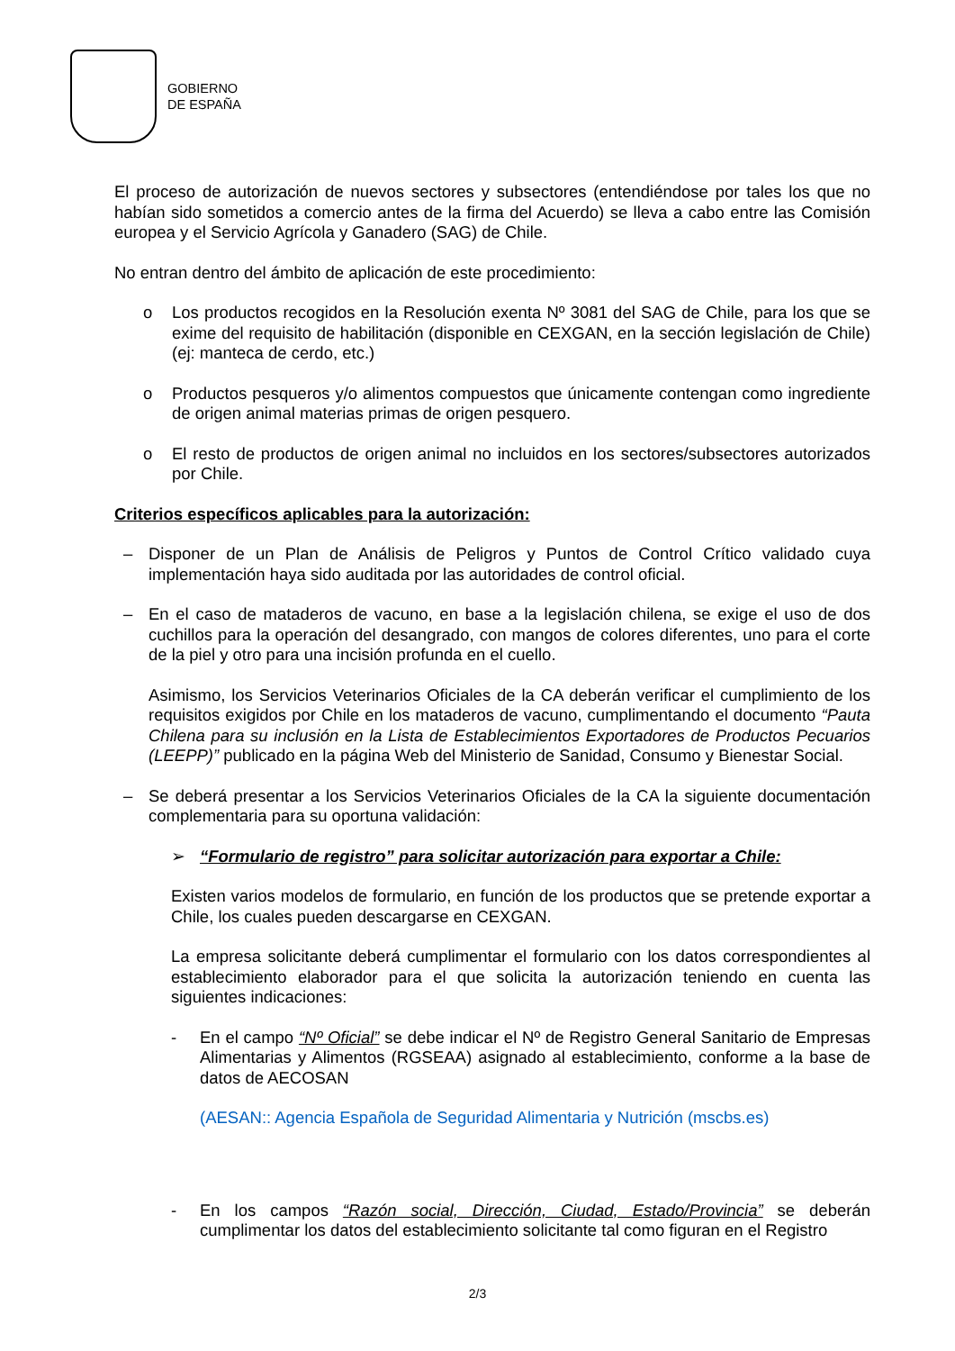GOBIERNO
DE ESPAÑA
El proceso de autorización de nuevos sectores y subsectores (entendiéndose por tales los que no habían sido sometidos a comercio antes de la firma del Acuerdo) se lleva a cabo entre las Comisión europea y el Servicio Agrícola y Ganadero (SAG) de Chile.
No entran dentro del ámbito de aplicación de este procedimiento:
o Los productos recogidos en la Resolución exenta Nº 3081 del SAG de Chile, para los que se exime del requisito de habilitación (disponible en CEXGAN, en la sección legislación de Chile) (ej: manteca de cerdo, etc.)
o Productos pesqueros y/o alimentos compuestos que únicamente contengan como ingrediente de origen animal materias primas de origen pesquero.
o El resto de productos de origen animal no incluidos en los sectores/subsectores autorizados por Chile.
Criterios específicos aplicables para la autorización:
– Disponer de un Plan de Análisis de Peligros y Puntos de Control Crítico validado cuya implementación haya sido auditada por las autoridades de control oficial.
– En el caso de mataderos de vacuno, en base a la legislación chilena, se exige el uso de dos cuchillos para la operación del desangrado, con mangos de colores diferentes, uno para el corte de la piel y otro para una incisión profunda en el cuello.
Asimismo, los Servicios Veterinarios Oficiales de la CA deberán verificar el cumplimiento de los requisitos exigidos por Chile en los mataderos de vacuno, cumplimentando el documento “Pauta Chilena para su inclusión en la Lista de Establecimientos Exportadores de Productos Pecuarios (LEEPP)” publicado en la página Web del Ministerio de Sanidad, Consumo y Bienestar Social.
– Se deberá presentar a los Servicios Veterinarios Oficiales de la CA la siguiente documentación complementaria para su oportuna validación:
➢ “Formulario de registro” para solicitar autorización para exportar a Chile:
Existen varios modelos de formulario, en función de los productos que se pretende exportar a Chile, los cuales pueden descargarse en CEXGAN.
La empresa solicitante deberá cumplimentar el formulario con los datos correspondientes al establecimiento elaborador para el que solicita la autorización teniendo en cuenta las siguientes indicaciones:
- En el campo “Nº Oficial” se debe indicar el Nº de Registro General Sanitario de Empresas Alimentarias y Alimentos (RGSEAA) asignado al establecimiento, conforme a la base de datos de AECOSAN
(AESAN:: Agencia Española de Seguridad Alimentaria y Nutrición (mscbs.es)
- En los campos “Razón social, Dirección, Ciudad, Estado/Provincia” se deberán cumplimentar los datos del establecimiento solicitante tal como figuran en el Registro
2/3